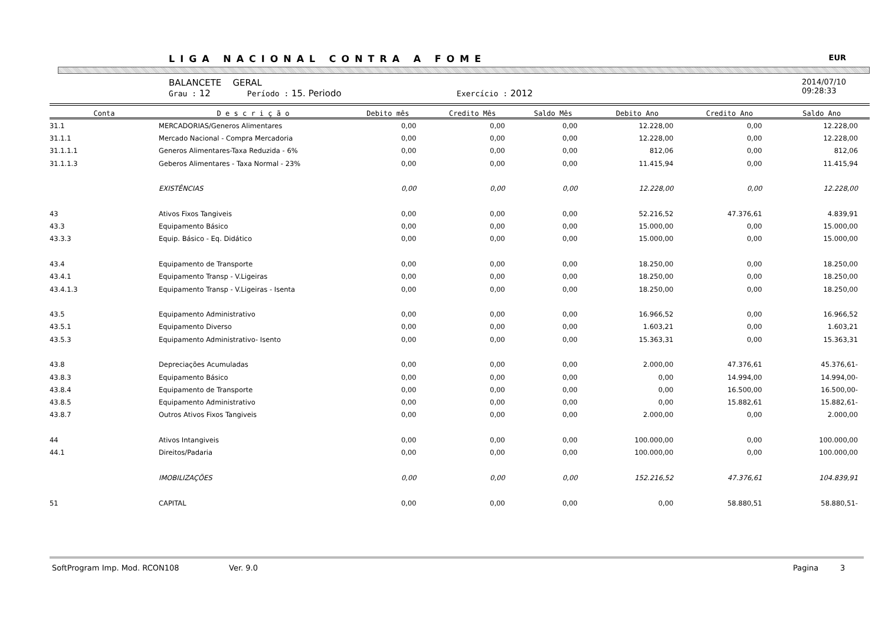LIGA NACIONAL CONTRA A FOME EUR
BALANCETE GERAL
Grau : 12 Período : 15. Periodo Exercício : 2012
2014/07/10
09:28:33
| Conta | D e s c r i ç ã o | Debito mês | Credito Mês | Saldo Mês | Debito Ano | Credito Ano | Saldo Ano |
| --- | --- | --- | --- | --- | --- | --- | --- |
| 31.1 | MERCADORIAS/Generos Alimentares | 0,00 | 0,00 | 0,00 | 12.228,00 | 0,00 | 12.228,00 |
| 31.1.1 | Mercado Nacional - Compra Mercadoria | 0,00 | 0,00 | 0,00 | 12.228,00 | 0,00 | 12.228,00 |
| 31.1.1.1 | Generos Alimentares-Taxa Reduzida - 6% | 0,00 | 0,00 | 0,00 | 812,06 | 0,00 | 812,06 |
| 31.1.1.3 | Geberos Alimentares - Taxa Normal - 23% | 0,00 | 0,00 | 0,00 | 11.415,94 | 0,00 | 11.415,94 |
| | EXISTÊNCIAS | 0,00 | 0,00 | 0,00 | 12.228,00 | 0,00 | 12.228,00 |
| 43 | Ativos Fixos Tangiveis | 0,00 | 0,00 | 0,00 | 52.216,52 | 47.376,61 | 4.839,91 |
| 43.3 | Equipamento Básico | 0,00 | 0,00 | 0,00 | 15.000,00 | 0,00 | 15.000,00 |
| 43.3.3 | Equip. Básico - Eq. Didático | 0,00 | 0,00 | 0,00 | 15.000,00 | 0,00 | 15.000,00 |
| 43.4 | Equipamento de Transporte | 0,00 | 0,00 | 0,00 | 18.250,00 | 0,00 | 18.250,00 |
| 43.4.1 | Equipamento Transp - V.Ligeiras | 0,00 | 0,00 | 0,00 | 18.250,00 | 0,00 | 18.250,00 |
| 43.4.1.3 | Equipamento Transp - V.Ligeiras - Isenta | 0,00 | 0,00 | 0,00 | 18.250,00 | 0,00 | 18.250,00 |
| 43.5 | Equipamento Administrativo | 0,00 | 0,00 | 0,00 | 16.966,52 | 0,00 | 16.966,52 |
| 43.5.1 | Equipamento Diverso | 0,00 | 0,00 | 0,00 | 1.603,21 | 0,00 | 1.603,21 |
| 43.5.3 | Equipamento Administrativo- Isento | 0,00 | 0,00 | 0,00 | 15.363,31 | 0,00 | 15.363,31 |
| 43.8 | Depreciações Acumuladas | 0,00 | 0,00 | 0,00 | 2.000,00 | 47.376,61 | 45.376,61- |
| 43.8.3 | Equipamento Básico | 0,00 | 0,00 | 0,00 | 0,00 | 14.994,00 | 14.994,00- |
| 43.8.4 | Equipamento de Transporte | 0,00 | 0,00 | 0,00 | 0,00 | 16.500,00 | 16.500,00- |
| 43.8.5 | Equipamento Administrativo | 0,00 | 0,00 | 0,00 | 0,00 | 15.882,61 | 15.882,61- |
| 43.8.7 | Outros Ativos Fixos Tangiveis | 0,00 | 0,00 | 0,00 | 2.000,00 | 0,00 | 2.000,00 |
| 44 | Ativos Intangiveis | 0,00 | 0,00 | 0,00 | 100.000,00 | 0,00 | 100.000,00 |
| 44.1 | Direitos/Padaria | 0,00 | 0,00 | 0,00 | 100.000,00 | 0,00 | 100.000,00 |
| | IMOBILIZAÇÕES | 0,00 | 0,00 | 0,00 | 152.216,52 | 47.376,61 | 104.839,91 |
| 51 | CAPITAL | 0,00 | 0,00 | 0,00 | 0,00 | 58.880,51 | 58.880,51- |
SoftProgram Imp. Mod. RCON108 Ver. 9.0 Pagina 3